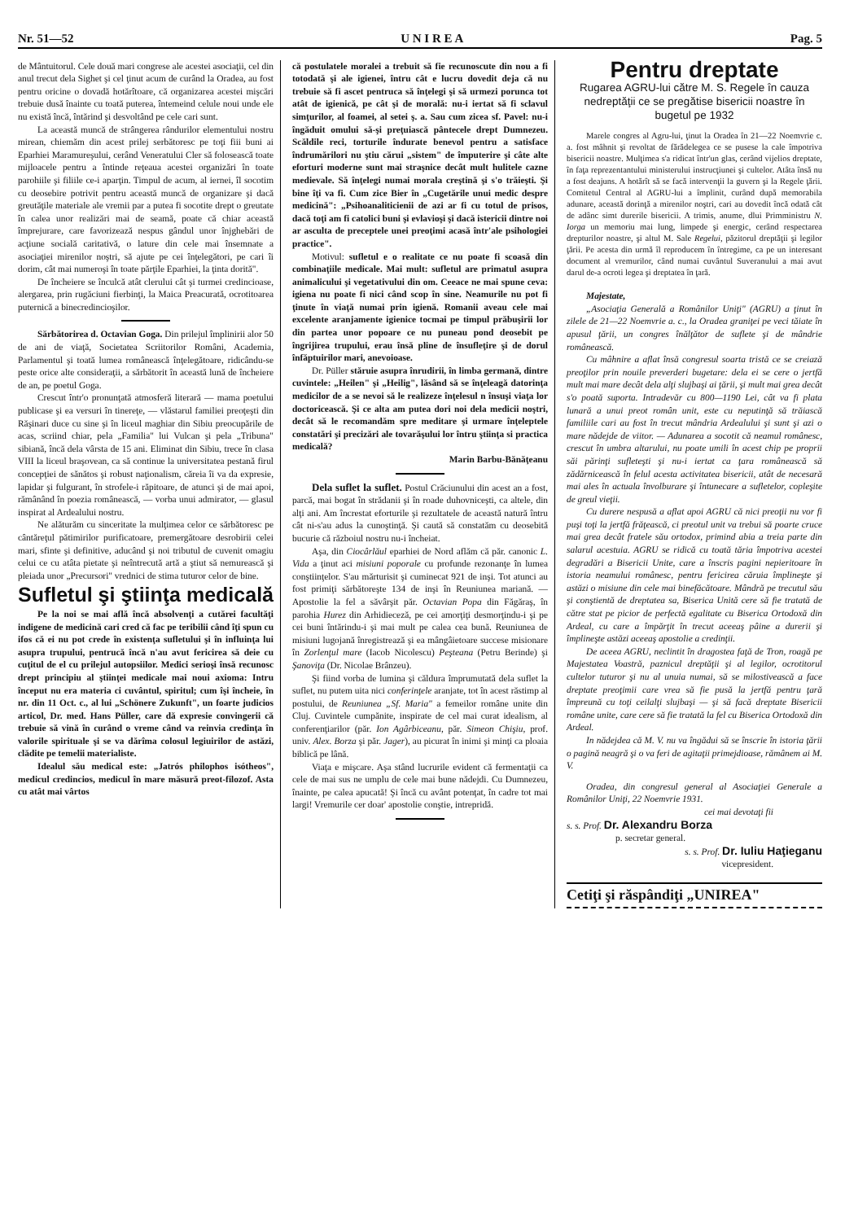Nr. 51—52 U N I R E A Pag. 5
de Mântuitorul. Cele două mari congrese ale acestei asociaţii, cel din anul trecut dela Sighet şi cel ţinut acum de curând la Oradea, au fost pentru oricine o dovadă hotărîtoare, că organizarea acestei mişcări trebuie dusă înainte cu toată puterea, întemeind celule noui unde ele nu există încă, întărind şi desvoltând pe cele cari sunt.
La această muncă de strângerea rândurilor elementului nostru mirean, chiemăm din acest prilej serbătoresc pe toţi fiii buni ai Eparhiei Maramureşului, cerând Veneratului Cler să folosească toate mijloacele pentru a întinde reţeaua acestei organizări în toate parohiile şi filiile ce-i aparţin. Timpul de acum, al iernei, îl socotim cu deosebire potrivit pentru această muncă de organizare şi dacă greutăţile materiale ale vremii par a putea fi socotite drept o greutate în calea unor realizări mai de seamă, poate că chiar această împrejurare, care favorizează nespus gândul unor înjghebări de acţiune socială caritativă, o lature din cele mai însemnate a asociaţiei mirenilor noştri, să ajute pe cei înţelegători, pe cari îi dorim, cât mai numeroşi în toate părţile Eparhiei, la ţinta dorită".
De încheiere se înculcă atât clerului cât şi turmei credincioase, alergarea, prin rugăciuni fierbinţi, la Maica Preacurată, ocrotitoarea puternică a binecredincioşilor.
Sărbătorirea d. Octavian Goga. Din prilejul împlinirii alor 50 de ani de viaţă, Societatea Scriitorilor Români, Academia, Parlamentul şi toată lumea românească înţelegătoare, ridicându-se peste orice alte consideraţii, a sărbătorit în această lună de încheiere de an, pe poetul Goga.
Crescut într'o pronunţată atmosferă literară — mama poetului publicase şi ea versuri în tinereţe, — vlăstarul familiei preoţeşti din Răşinari duce cu sine şi în liceul maghiar din Sibiu preocupările de acas, scriind chiar, pela „Familia" lui Vulcan şi pela „Tribuna" sibiană, încă dela vârsta de 15 ani. Eliminat din Sibiu, trece în clasa VIII la liceul braşovean, ca să continue la universitatea pestană firul concepţiei de sănătos şi robust naţionalism, căreia îi va da expresie, lapidar şi fulgurant, în strofele-i răpitoare, de atunci şi de mai apoi, rămânând în poezia românească, — vorba unui admirator, — glasul inspirat al Ardealului nostru.
Ne alăturăm cu sinceritate la mulţimea celor ce sărbătoresc pe cântăreţul pătimirilor purificatoare, premergătoare desrobirii celei mari, sfinte şi definitive, aducând şi noi tributul de cuvenit omagiu celui ce cu atâta pietate şi neîntrecută artă a ştiut să nemurească şi pleiada unor „Precursori" vrednici de stima tuturor celor de bine.
Sufletul şi ştiinţa medicală
Pe la noi se mai află încă absolvenţi a cutărei facultăţi indigene de medicină cari cred că fac pe teribilii când îţi spun cu ifos că ei nu pot crede în existenţa sufletului şi în influinţa lui asupra trupului, pentrucă încă n'au avut fericirea să deie cu cuţitul de el cu prilejul autopsiilor. Medici serioşi însă recunosc drept principiu al ştiinţei medicale mai noui axioma: Intru început nu era materia ci cuvântul, spiritul; cum îşi încheie, în nr. din 11 Oct. c., al lui „Schönere Zukunft", un foarte judicios articol, Dr. med. Hans Püller, care dă expresie convingerii că trebuie să vină în curând o vreme când va reinvia credinţa în valorile spirituale şi se va dărîma colosul legiuirilor de astăzi, clădite pe temelii materialiste.
Idealul său medical este: „Jatrós philophos isótheos", medicul credincios, medicul în mare măsură preot-filozof. Asta cu atât mai vârtos
că postulatele moralei a trebuit să fie recunoscute din nou a fi totodată şi ale igienei, întru cât e lucru dovedit deja că nu trebuie să fi ascet pentruca să înţelegi şi să urmezi porunca tot atât de igienică, pe cât şi de morală: nu-i iertat să fi sclavul simţurilor, al foamei, al setei ş. a. Sau cum zicea sf. Pavel: nu-i îngăduit omului să-şi preţuiască pântecele drept Dumnezeu. Scăldile reci, torturile îndurate benevol pentru a satisface îndrumărilori nu ştiu cărui „sistem" de împuterire şi câte alte eforturi moderne sunt mai straşnice decât mult hulitele cazne medievale. Să înţelegi numai morala creştină şi s'o trăieşti. Şi bine îţi va fi. Cum zice Bier în „Cugetările unui medic despre medicină": „Psihoanaliticienii de azi ar fi cu totul de prisos, dacă toţi am fi catolici buni şi evlavioşi şi dacă istericii dintre noi ar asculta de preceptele unei preoţimi acasă într'ale psihologiei practice".
Motivul: sufletul e o realitate ce nu poate fi scoasă din combinaţiile medicale. Mai mult: sufletul are primatul asupra animalicului şi vegetativului din om. Ceeace ne mai spune ceva: igiena nu poate fi nici când scop în sine. Neamurile nu pot fi ţinute în viaţă numai prin igienă. Romanii aveau cele mai excelente aranjamente igienice tocmai pe timpul prăbuşirii lor din partea unor popoare ce nu puneau pond deosebit pe îngrijirea trupului, erau însă pline de însufleţire şi de dorul înfăptuirilor mari, anevoioase.
Dr. Püller stăruie asupra înrudirii, în limba germană, dintre cuvintele: „Heilen" şi „Heilig", lăsând să se înţeleagă datorinţa medicilor de a se nevoi să le realizeze înţelesul n însuşi viaţa lor doctoricească. Şi ce alta am putea dori noi dela medicii noştri, decât să le recomandăm spre meditare şi urmare înţeleptele constatări şi precizări ale tovarăşului lor întru ştiinţa si practica medicală?
Marin Barbu-Bănăţeanu
Dela suflet la suflet. Postul Crăciunului din acest an a fost, parcă, mai bogat în strădanii şi în roade duhovniceşti, ca altele, din alţi ani. Am încrestat eforturile şi rezultatele de această natură întru cât ni-s'au adus la cunoştinţă. Şi caută să constatăm cu deosebită bucurie că războiul nostru nu-i încheiat.
Aşa, din Ciocârlăul eparhiei de Nord aflăm că păr. canonic L. Vida a ţinut aci misiuni poporale cu profunde rezonanţe în lumea conştiinţelor. S'au mărturisit şi cuminecat 921 de inşi. Tot atunci au fost primiţi sărbătoreşte 134 de inşi în Reuniunea mariană. — Apostolie la fel a săvârşit păr. Octavian Popa din Făgăraş, în parohia Hurez din Arhidieceză, pe cei amorţiţi desmorţindu-i şi pe cei buni întărindu-i şi mai mult pe calea cea bună. Reuniunea de misiuni lugojană înregistrează şi ea mângâietoare succese misionare în Zorlenţul mare (Iacob Nicolescu) Peşteana (Petru Berinde) şi Şanoviţa (Dr. Nicolae Brânzeu).
Şi fiind vorba de lumina şi căldura împrumutată dela suflet la suflet, nu putem uita nici conferinţele aranjate, tot în acest răstimp al postului, de Reuniunea „Sf. Maria" a femeilor române unite din Cluj. Cuvintele cumpănite, inspirate de cel mai curat idealism, al conferenţiarilor (păr. Ion Agârbiceanu, păr. Simeon Chişiu, prof. univ. Alex. Borza şi păr. Jager), au picurat în inimi şi minţi ca ploaia biblică pe lână.
Viaţa e mişcare. Aşa stând lucrurile evident că fermentaţii ca cele de mai sus ne umplu de cele mai bune nădejdi. Cu Dumnezeu, înainte, pe calea apucată! Şi încă cu avânt potenţat, în cadre tot mai largi! Vremurile cer doar' apostolie conştie, intrepridă.
Pentru dreptate
Rugarea AGRU-lui către M. S. Regele în cauza nedreptăţii ce se pregătise bisericii noastre în bugetul pe 1932
Marele congres al Agru-lui, ţinut la Oradea în 21—22 Noemvrie c. a. fost mâhnit şi revoltat de fărădelegea ce se pusese la cale împotriva bisericii noastre. Mulţimea s'a ridicat într'un glas, cerând vijelios dreptate, în faţa reprezentantului ministerului instrucţiunei şi cultelor. Atâta însă nu a fost deajuns. A hotărît să se facă intervenţii la guvern şi la Regele ţării. Comitetul Central al AGRU-lui a împlinit, curând după memorabila adunare, această dorinţă a mirenilor noştri, cari au dovedit încă odată cât de adânc simt durerile bisericii. A trimis, anume, dlui Primministru N. Iorga un memoriu mai lung, limpede şi energic, cerând respectarea drepturilor noastre, şi altul M. Sale Regelui, păzitorul dreptăţii şi legilor ţării. Pe acesta din urmă îl reproducem în întregime, ca pe un interesant document al vremurilor, când numai cuvântul Suveranului a mai avut darul de-a ocroti legea şi dreptatea în ţară.
Majestate,
„Asociaţia Generală a Românilor Uniţi" (AGRU) a ţinut în zilele de 21—22 Noemvrie a. c., la Oradea graniţei pe veci tăiate în apusul ţării, un congres înălţător de suflete şi de mândrie românească.
Cu mâhnire a aflat însă congresul soarta tristă ce se creiază preoţilor prin nouile preverderi bugetare: dela ei se cere o jertfă mult mai mare decât dela alţi slujbaşi ai ţării, şi mult mai grea decât s'o poată suporta. Intradevăr cu 800—1190 Lei, cât va fi plata lunară a unui preot român unit, este cu neputinţă să trăiască familiile cari au fost în trecut mândria Ardealului şi sunt şi azi o mare nădejde de viitor. — Adunarea a socotit că neamul românesc, crescut în umbra altarului, nu poate umili în acest chip pe proprii săi părinţi sufleteşti şi nu-i iertat ca ţara românească să zădărnicească în felul acesta activitatea bisericii, atât de necesară mai ales în actuala învolburare şi întunecare a sufletelor, copleşite de greul vieţii.
Cu durere nespusă a aflat apoi AGRU că nici preoţii nu vor fi puşi toţi la jertfă frăţească, ci preotul unit va trebui să poarte cruce mai grea decât fratele său ortodox, primind abia a treia parte din salarul acestuia. AGRU se ridică cu toată tăria împotriva acestei degradări a Bisericii Unite, care a înscris pagini nepieritoare în istoria neamului românesc, pentru fericirea căruia împlineşte şi astăzi o misiune din cele mai binefăcătoare. Mândră pe trecutul său şi conştientă de dreptatea sa, Biserica Unită cere să fie tratată de către stat pe picior de perfectă egalitate cu Biserica Ortodoxă din Ardeal, cu care a împărţit în trecut aceeaş pâine a durerii şi împlineşte astăzi aceeaş apostolie a credinţii.
De aceea AGRU, neclintit în dragostea faţă de Tron, roagă pe Majestatea Voastră, paznicul dreptăţii şi al legilor, ocrotitorul cultelor tuturor şi nu al unuia numai, să se milostivească a face dreptate preoţimii care vrea să fie pusă la jertfă pentru ţară împreună cu toţi ceilalţi slujbaşi — şi să facă dreptate Bisericii române unite, care cere să fie tratată la fel cu Biserica Ortodoxă din Ardeal.
In nădejdea că M. V. nu va îngădui să se înscrie în istoria ţării o pagină neagră şi o va feri de agitaţii primejdioase, rămânem ai M. V.
Oradea, din congresul general al Asociaţiei Generale a Românilor Uniţi, 22 Noemvrie 1931.
cei mai devotaţi fii
s. s. Prof. Dr. Alexandru Borza
p. secretar general.
s. s. Prof. Dr. Iuliu Haţieganu
vicepresident.
Cetiţi şi răspândiţi „UNIREA"